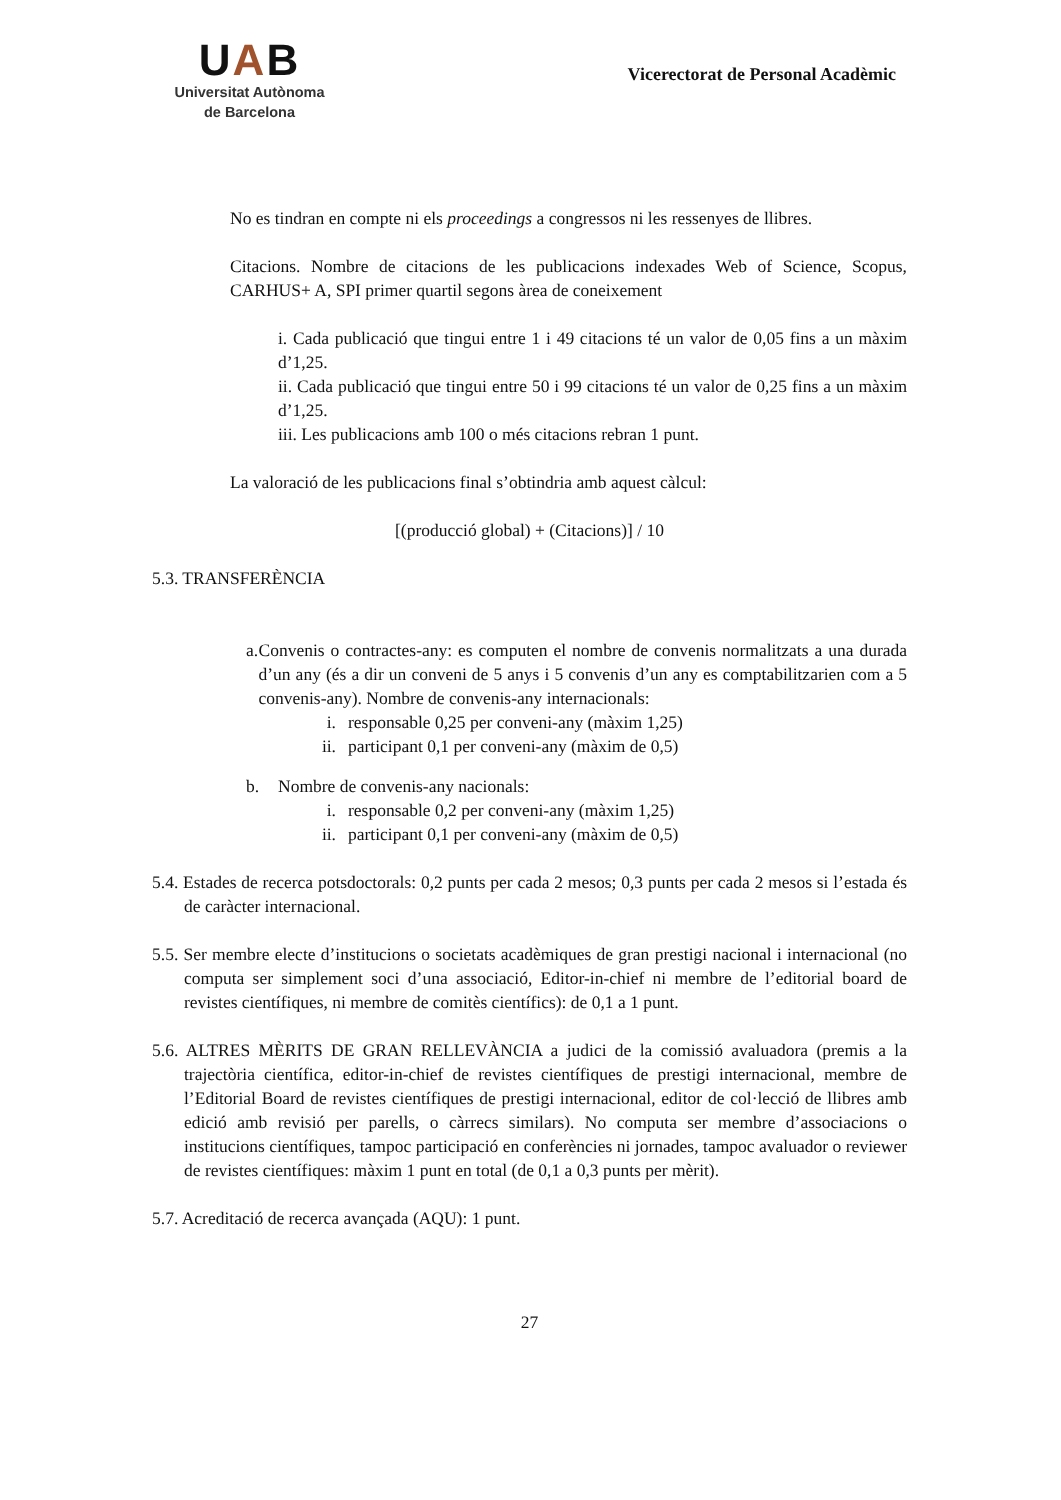UAB
Universitat Autònoma
de Barcelona
Vicerectorat de Personal Acadèmic
No es tindran en compte ni els proceedings a congressos ni les ressenyes de llibres.
Citacions. Nombre de citacions de les publicacions indexades Web of Science, Scopus, CARHUS+ A, SPI primer quartil segons àrea de coneixement
i. Cada publicació que tingui entre 1 i 49 citacions té un valor de 0,05 fins a un màxim d’1,25.
ii. Cada publicació que tingui entre 50 i 99 citacions té un valor de 0,25 fins a un màxim d’1,25.
iii. Les publicacions amb 100 o més citacions rebran 1 punt.
La valoració de les publicacions final s’obtindria amb aquest càlcul:
[(producció global) + (Citacions)] / 10
5.3. TRANSFERÈNCIA
a. Convenis o contractes-any: es computen el nombre de convenis normalitzats a una durada d’un any (és a dir un conveni de 5 anys i 5 convenis d’un any es comptabilitzarien com a 5 convenis-any). Nombre de convenis-any internacionals:
i. responsable 0,25 per conveni-any (màxim 1,25)
ii. participant 0,1 per conveni-any (màxim de 0,5)
b. Nombre de convenis-any nacionals:
i. responsable 0,2 per conveni-any (màxim 1,25)
ii. participant 0,1 per conveni-any (màxim de 0,5)
5.4. Estades de recerca potsdoctorals: 0,2 punts per cada 2 mesos; 0,3 punts per cada 2 mesos si l’estada és de caràcter internacional.
5.5. Ser membre electe d’institucions o societats acadèmiques de gran prestigi nacional i internacional (no computa ser simplement soci d’una associació, Editor-in-chief ni membre de l’editorial board de revistes científiques, ni membre de comitès científics): de 0,1 a 1 punt.
5.6. ALTRES MÈRITS DE GRAN RELLEVÀNCIA a judici de la comissió avaluadora (premis a la trajectòria científica, editor-in-chief de revistes científiques de prestigi internacional, membre de l’Editorial Board de revistes científiques de prestigi internacional, editor de col·lecció de llibres amb edició amb revisió per parells, o càrrecs similars). No computa ser membre d’associacions o institucions científiques, tampoc participació en conferències ni jornades, tampoc avaluador o reviewer de revistes científiques: màxim 1 punt en total (de 0,1 a 0,3 punts per mèrit).
5.7. Acreditació de recerca avançada (AQU): 1 punt.
27